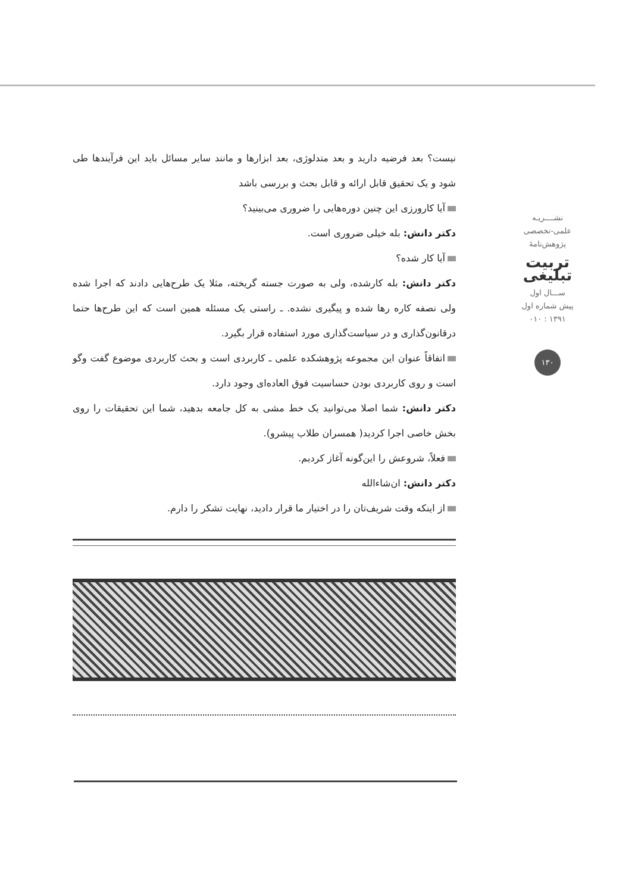نیست؟ بعد فرضیه دارید و بعد متدلوژی، بعد ابزارها و مانند سایر مسائل باید این فرآیندها طی شود و یک تحقیق قابل ارائه و قابل بحث و بررسی باشد
آیا کارورزی این چنین دوره‌هایی را ضروری می‌بینید؟
دکتر دانش: بله خیلی ضروری است.
آیا کار شده؟
دکتر دانش: بله کارشده، ولی به صورت جسته گریخته، مثلا یک طرح‌هایی دادند که اجرا شده ولی نصفه کاره رها شده و پیگیری نشده. ـ راستی یک مسئله همین است که این طرح‌ها حتما درقانون‌گذاری و در سیاست‌گذاری مورد استفاده قرار بگیرد.
اتفاقاً عنوان این مجموعه پژوهشکده علمی ـ کاربردی است و بحث کاربردی موضوع گفت وگو است و روی کاربردی بودن حساسیت فوق العاده‌ای وجود دارد.
دکتر دانش: شما اصلا می‌توانید یک خط مشی به کل جامعه بدهید، شما این تحقیقات را روی بخش خاصی اجرا کردید( همسران طلاب پیشرو).
فعلاً، شروعش را این‌گونه آغاز کردیم.
دکتر دانش: ان‌شاءالله
از اینکه وقت شریف‌تان را در اختیار ما قرار دادید، نهایت تشکر را دارم.
نشــــريـه
علمی-تخصصی
پژوهش‌نامهٔ
تربیت تبلیغی
ســـال اول
پیش شماره اول
۱۳۹۱ : ۰۱۰
۱۳۰